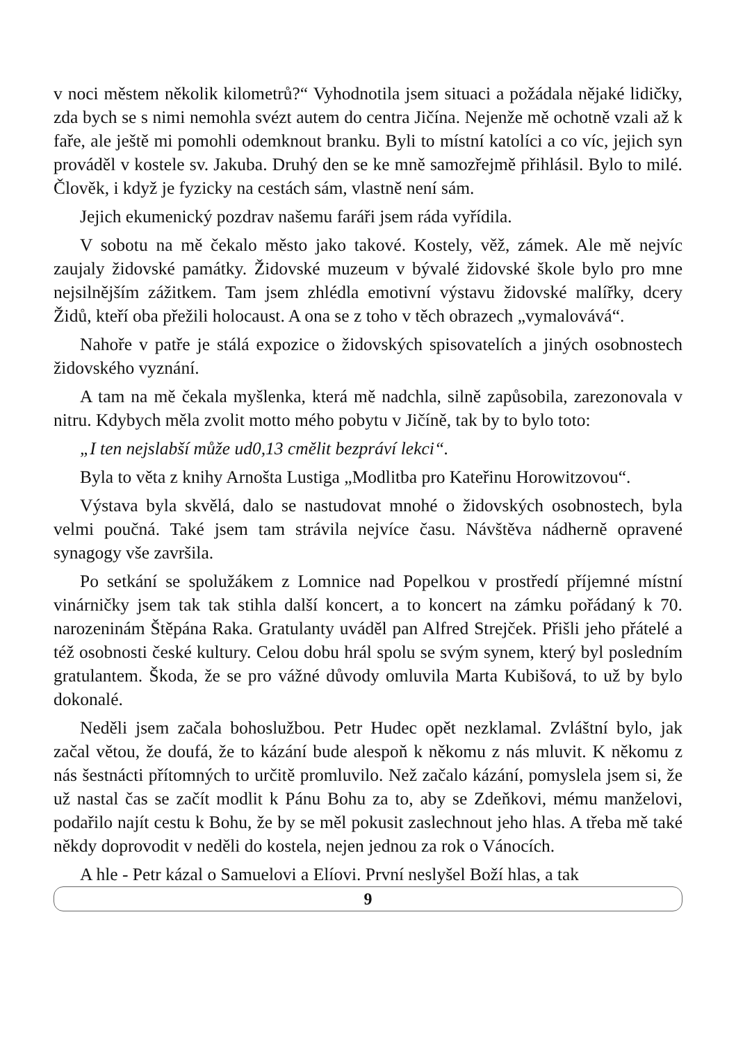v noci městem několik kilometrů?“ Vyhodnotila jsem situaci a požádala nějaké lidičky, zda bych se s nimi nemohla svézt autem do centra Jičína. Nejenže mě ochotně vzali až k faře, ale ještě mi pomohli odemknout branku. Byli to místní katolíci a co víc, jejich syn prováděl v kostele sv. Jakuba. Druhý den se ke mně samozřejmě přihlásil. Bylo to milé. Člověk, i když je fyzicky na cestách sám, vlastně není sám.
Jejich ekumenický pozdrav našemu faráři jsem ráda vyřídila.
V sobotu na mě čekalo město jako takové. Kostely, věž, zámek. Ale mě nejvíc zaujaly židovské památky. Židovské muzeum v bývalé židovské škole bylo pro mne nejsilnějším zážitkem. Tam jsem zhlédla emotivní výstavu židovské malířky, dcery Židů, kteří oba přežili holocaust. A ona se z toho v těch obrazech „vymalovává“.
Nahoře v patře je stálá expozice o židovských spisovatelích a jiných osobnostech židovského vyznání.
A tam na mě čekala myšlenka, která mě nadchla, silně zapůsobila, zarezonovala v nitru. Kdybych měla zvolit motto mého pobytu v Jičíně, tak by to bylo toto:
„I ten nejslabší může ud0,13 cmělit bezpráví lekci“.
Byla to věta z knihy Arnošta Lustiga „Modlitba pro Kateřinu Horowitzovou“.
Výstava byla skvělá, dalo se nastudovat mnohé o židovských osobnostech, byla velmi poučná. Také jsem tam strávila nejvíce času. Návštěva nádherně opravené synagogy vše završila.
Po setkání se spolužákem z Lomnice nad Popelkou v prostředí příjemné místní vinárničky jsem tak tak stihla další koncert, a to koncert na zámku pořádaný k 70. narozeninám Štěpána Raka. Gratulanty uváděl pan Alfred Strejček. Přišli jeho přátelé a též osobnosti české kultury. Celou dobu hrál spolu se svým synem, který byl posledním gratulantem. Škoda, že se pro vážné důvody omluvila Marta Kubišová, to už by bylo dokonalé.
Neděli jsem začala bohoslužbou. Petr Hudec opět nezklamal. Zvláštní bylo, jak začal větou, že doufá, že to kázání bude alespoň k někomu z nás mluvit. K někomu z nás šestnácti přítomných to určitě promluvilo. Než začalo kázání, pomyslela jsem si, že už nastal čas se začít modlit k Pánu Bohu za to, aby se Zdeňkovi, mému manželovi, podařilo najít cestu k Bohu, že by se měl pokusit zaslechnout jeho hlas. A třeba mě také někdy doprovodit v neděli do kostela, nejen jednou za rok o Vánocích.
A hle - Petr kázal o Samuelovi a Elíovi. První neslyšel Boží hlas, a tak
9